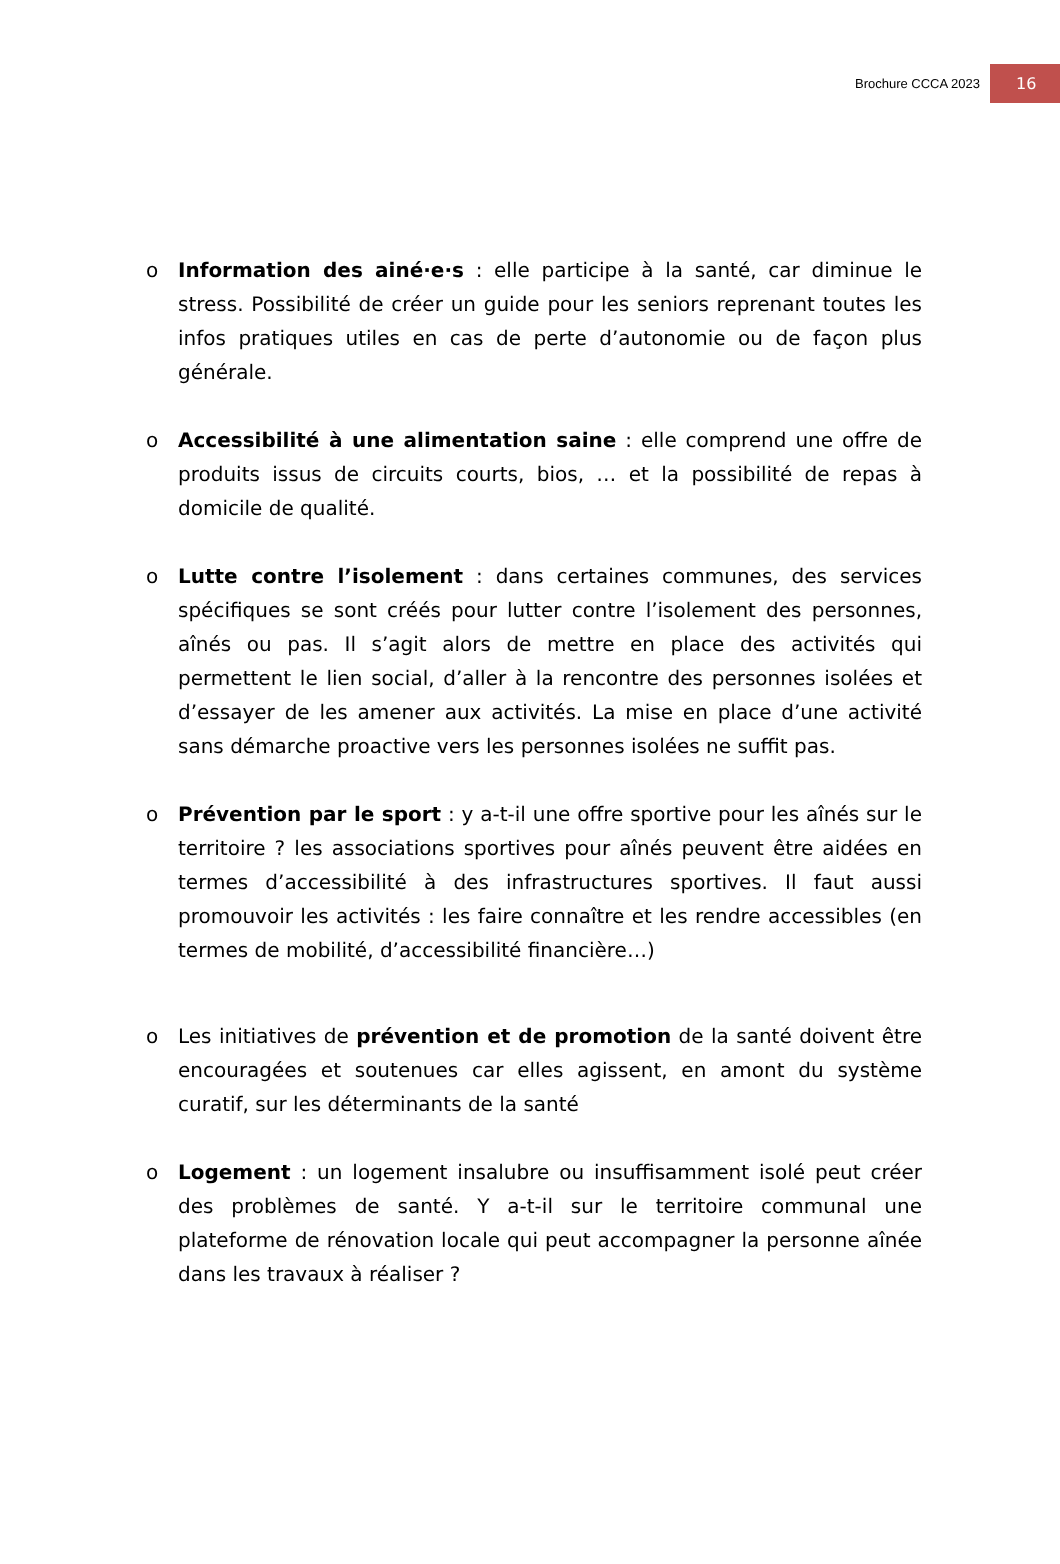Brochure CCCA 2023 16
o Information des ainé·e·s : elle participe à la santé, car diminue le stress. Possibilité de créer un guide pour les seniors reprenant toutes les infos pratiques utiles en cas de perte d’autonomie ou de façon plus générale.
o Accessibilité à une alimentation saine : elle comprend une offre de produits issus de circuits courts, bios, … et la possibilité de repas à domicile de qualité.
o Lutte contre l’isolement : dans certaines communes, des services spécifiques se sont créés pour lutter contre l’isolement des personnes, aînés ou pas. Il s’agit alors de mettre en place des activités qui permettent le lien social, d’aller à la rencontre des personnes isolées et d’essayer de les amener aux activités. La mise en place d’une activité sans démarche proactive vers les personnes isolées ne suffit pas.
o Prévention par le sport : y a-t-il une offre sportive pour les aînés sur le territoire ? les associations sportives pour aînés peuvent être aidées en termes d’accessibilité à des infrastructures sportives. Il faut aussi promouvoir les activités : les faire connaître et les rendre accessibles (en termes de mobilité, d’accessibilité financière…)
o Les initiatives de prévention et de promotion de la santé doivent être encouragées et soutenues car elles agissent, en amont du système curatif, sur les déterminants de la santé
o Logement : un logement insalubre ou insuffisamment isolé peut créer des problèmes de santé. Y a-t-il sur le territoire communal une plateforme de rénovation locale qui peut accompagner la personne aînée dans les travaux à réaliser ?